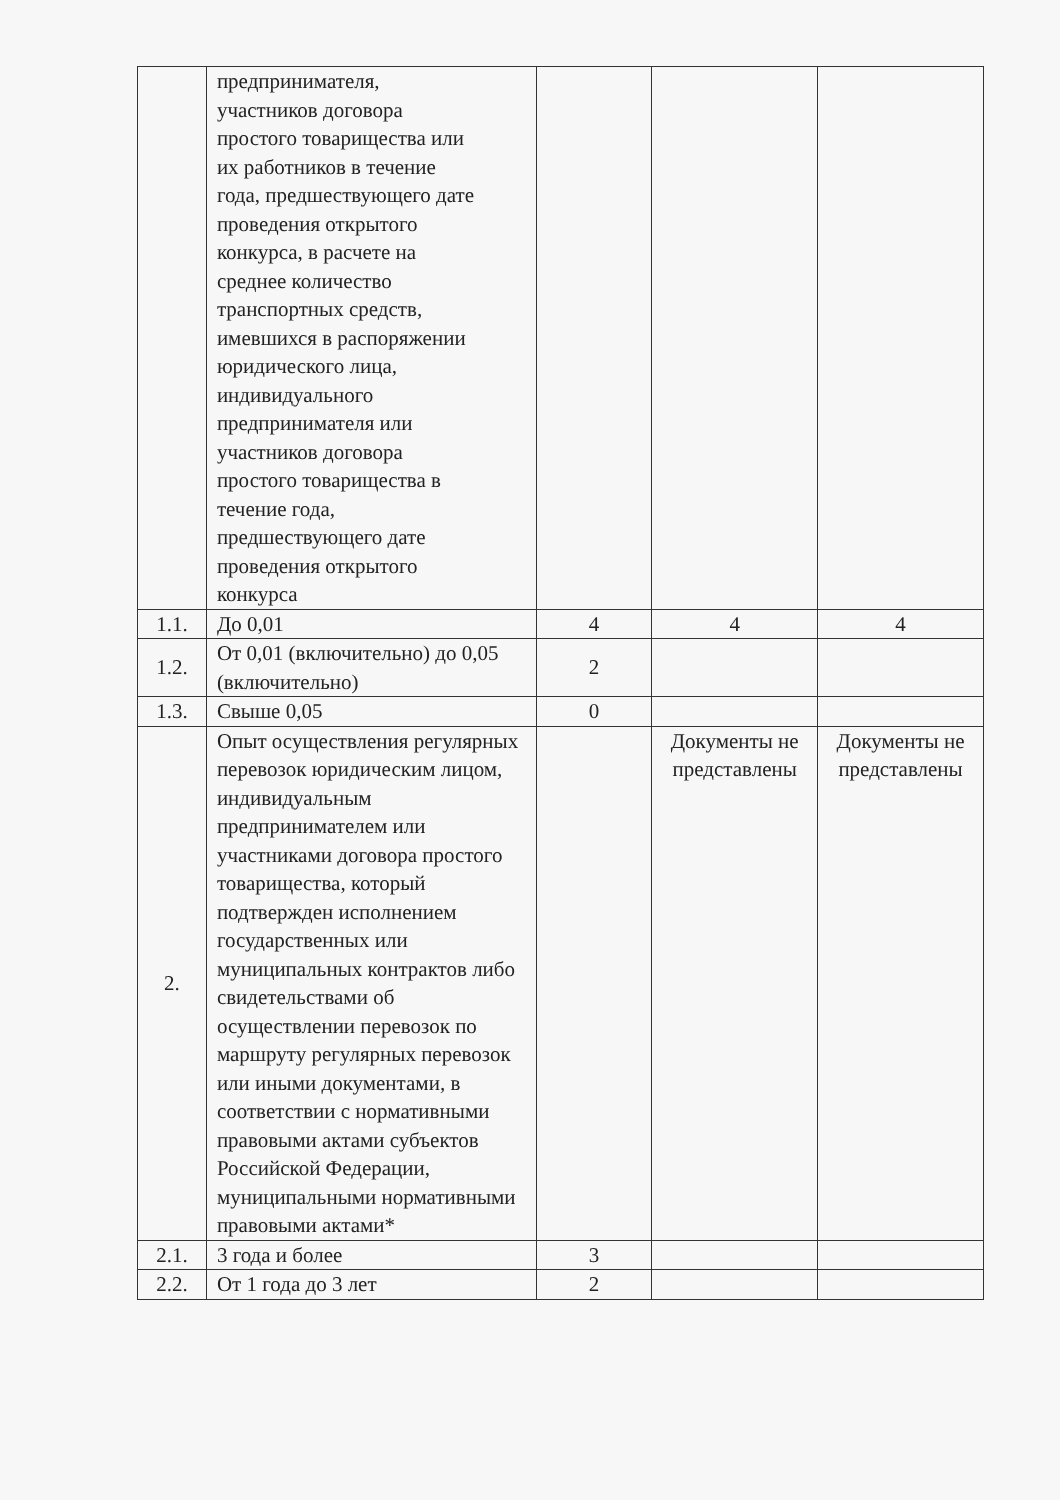| | предпринимателя, участников договора простого товарищества или их работников в течение года, предшествующего дате проведения открытого конкурса, в расчете на среднее количество транспортных средств, имевших­ся в распоряжении юридического лица, индивидуального предпринимателя или участников договора простого товарищества в течение года, предшествующего дате проведения открытого конкурса | | | |
| 1.1. | До 0,01 | 4 | 4 | 4 |
| 1.2. | От 0,01 (включительно) до 0,05 (включительно) | 2 | | |
| 1.3. | Свыше 0,05 | 0 | | |
| 2. | Опыт осуществления регулярных перевозок юридическим лицом, индивидуальным предпринимателем или участниками договора простого товарищества, который подтвержден исполнением государственных или муниципальных контрактов либо свидетельствами об осуществлении перевозок по маршруту регулярных перевозок или иными документами, в соответствии с нормативными правовыми актами субъектов Российской Федерации, муниципальными нормативными правовыми актами* | | Документы не представлены | Документы не представлены |
| 2.1. | 3 года и более | 3 | | |
| 2.2. | От 1 года до 3 лет | 2 | | |